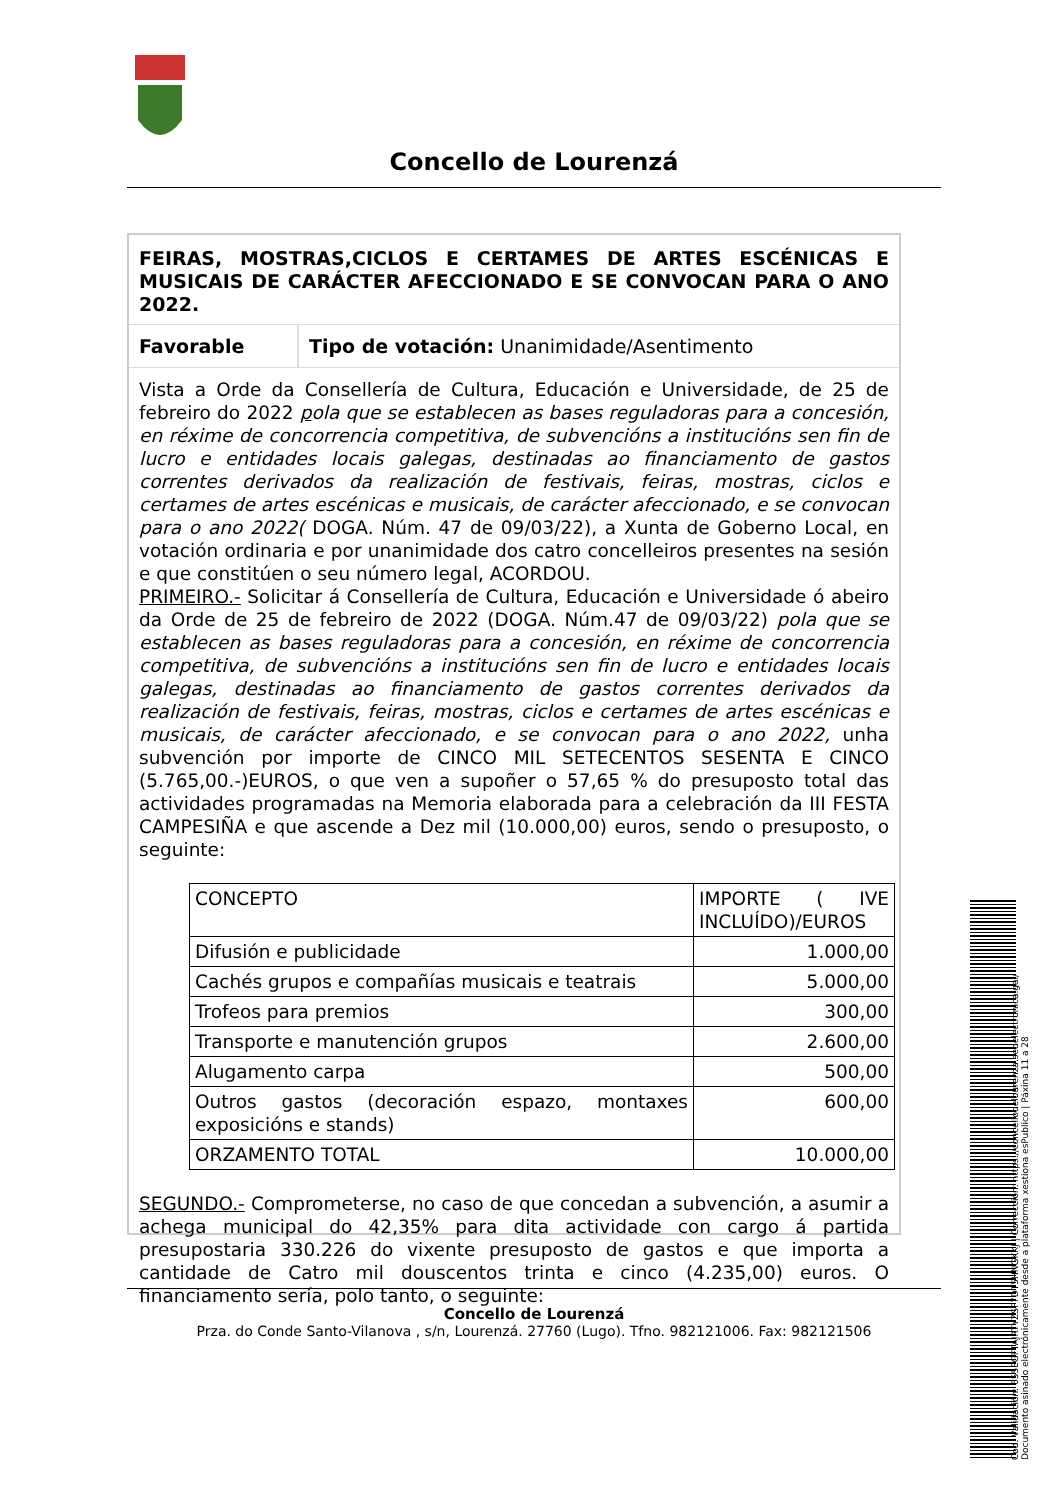Concello de Lourenzá
FEIRAS, MOSTRAS,CICLOS E CERTAMES DE ARTES ESCÉNICAS E MUSICAIS DE CARÁCTER AFECCIONADO E SE CONVOCAN PARA O ANO 2022.
Favorable Tipo de votación: Unanimidade/Asentimento
Vista a Orde da Consellería de Cultura, Educación e Universidade, de 25 de febreiro do 2022 pola que se establecen as bases reguladoras para a concesión, en réxime de concorrencia competitiva, de subvencións a institucións sen fin de lucro e entidades locais galegas, destinadas ao financiamento de gastos correntes derivados da realización de festivais, feiras, mostras, ciclos e certames de artes escénicas e musicais, de carácter afeccionado, e se convocan para o ano 2022( DOGA. Núm. 47 de 09/03/22), a Xunta de Goberno Local, en votación ordinaria e por unanimidade dos catro concelleiros presentes na sesión e que constitúen o seu número legal, ACORDOU.
PRIMEIRO.- Solicitar á Consellería de Cultura, Educación e Universidade ó abeiro da Orde de 25 de febreiro de 2022 (DOGA. Núm.47 de 09/03/22) pola que se establecen as bases reguladoras para a concesión, en réxime de concorrencia competitiva, de subvencións a institucións sen fin de lucro e entidades locais galegas, destinadas ao financiamento de gastos correntes derivados da realización de festivais, feiras, mostras, ciclos e certames de artes escénicas e musicais, de carácter afeccionado, e se convocan para o ano 2022, unha subvención por importe de CINCO MIL SETECENTOS SESENTA E CINCO (5.765,00.-)EUROS, o que ven a supoñer o 57,65 % do presuposto total das actividades programadas na Memoria elaborada para a celebración da III FESTA CAMPESIÑA e que ascende a Dez mil (10.000,00) euros, sendo o presuposto, o seguinte:
| CONCEPTO | IMPORTE ( IVE INCLUÍDO)/EUROS |
| Difusión e publicidade | 1.000,00 |
| Cachés grupos e compañías musicais e teatrais | 5.000,00 |
| Trofeos para premios | 300,00 |
| Transporte e manutención grupos | 2.600,00 |
| Alugamento carpa | 500,00 |
| Outros gastos (decoración espazo, montaxes exposicións e stands) | 600,00 |
| ORZAMENTO TOTAL | 10.000,00 |
SEGUNDO.- Comprometerse, no caso de que concedan a subvención, a asumir a achega municipal do 42,35% para dita actividade con cargo á partida presupostaria 330.226 do vixente presuposto de gastos e que importa a cantidade de Catro mil douscentos trinta e cinco (4.235,00) euros. O financiamento sería, polo tanto, o seguinte:
Concello de Lourenzá
Prza. do Conde Santo-Vilanova , s/n, Lourenzá. 27760 (Lugo). Tfno. 982121006. Fax: 982121506
Cod. Validación: 655EGFTAJRTYZSF7DT5HNGKKJ | Corrección: https://concellodelourenza.sedelectronica.gal/
Documento asinado electrónicamente desde a plataforma xestiona esPublico | Páxina 11 a 28